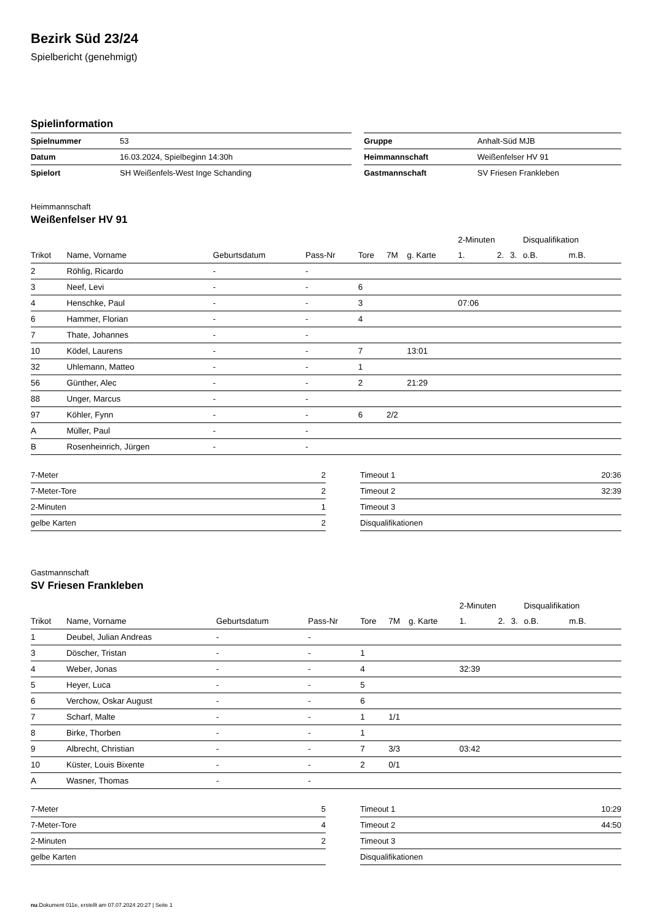Bezirk Süd 23/24
Spielbericht (genehmigt)
Spielinformation
| Spielnummer | 53 | | Gruppe | Anhalt-Süd MJB |
| Datum | 16.03.2024, Spielbeginn 14:30h | | Heimmannschaft | Weißenfelser HV 91 |
| Spielort | SH Weißenfels-West Inge Schanding | | Gastmannschaft | SV Friesen Frankleben |
Heimmannschaft
Weißenfelser HV 91
| | | | | | | | 2-Minuten | | | Disqualifikation | |
| --- | --- | --- | --- | --- | --- | --- | --- | --- | --- | --- | --- |
| Trikot | Name, Vorname | Geburtsdatum | Pass-Nr | Tore | 7M | g. Karte | 1. | 2. | 3. | o.B. | m.B. |
| 2 | Röhlig, Ricardo | - | - | | | | | | | | |
| 3 | Neef, Levi | - | - | 6 | | | | | | | |
| 4 | Henschke, Paul | - | - | 3 | | | 07:06 | | | | |
| 6 | Hammer, Florian | - | - | 4 | | | | | | | |
| 7 | Thate, Johannes | - | - | | | | | | | | |
| 10 | Ködel, Laurens | - | - | 7 | | 13:01 | | | | | |
| 32 | Uhlemann, Matteo | - | - | 1 | | | | | | | |
| 56 | Günther, Alec | - | - | 2 | | 21:29 | | | | | |
| 88 | Unger, Marcus | - | - | | | | | | | | |
| 97 | Köhler, Fynn | - | - | 6 | 2/2 | | | | | | |
| A | Müller, Paul | - | - | | | | | | | | |
| B | Rosenheinrich, Jürgen | - | - | | | | | | | | |
| 7-Meter | 2 |
| 7-Meter-Tore | 2 |
| 2-Minuten | 1 |
| gelbe Karten | 2 |
| Timeout 1 | 20:36 |
| Timeout 2 | 32:39 |
| Timeout 3 | |
| Disqualifikationen | |
Gastmannschaft
SV Friesen Frankleben
| | | | | | | | 2-Minuten | | | Disqualifikation | |
| --- | --- | --- | --- | --- | --- | --- | --- | --- | --- | --- | --- |
| Trikot | Name, Vorname | Geburtsdatum | Pass-Nr | Tore | 7M | g. Karte | 1. | 2. | 3. | o.B. | m.B. |
| 1 | Deubel, Julian Andreas | - | - | | | | | | | | |
| 3 | Döscher, Tristan | - | - | 1 | | | | | | | |
| 4 | Weber, Jonas | - | - | 4 | | | 32:39 | | | | |
| 5 | Heyer, Luca | - | - | 5 | | | | | | | |
| 6 | Verchow, Oskar August | - | - | 6 | | | | | | | |
| 7 | Scharf, Malte | - | - | 1 | 1/1 | | | | | | |
| 8 | Birke, Thorben | - | - | 1 | | | | | | | |
| 9 | Albrecht, Christian | - | - | 7 | 3/3 | | 03:42 | | | | |
| 10 | Küster, Louis Bixente | - | - | 2 | 0/1 | | | | | | |
| A | Wasner, Thomas | - | - | | | | | | | | |
| 7-Meter | 5 |
| 7-Meter-Tore | 4 |
| 2-Minuten | 2 |
| gelbe Karten | |
| Timeout 1 | 10:29 |
| Timeout 2 | 44:50 |
| Timeout 3 | |
| Disqualifikationen | |
nu.Dokument 011e, erstellt am 07.07.2024 20:27 | Seite 1